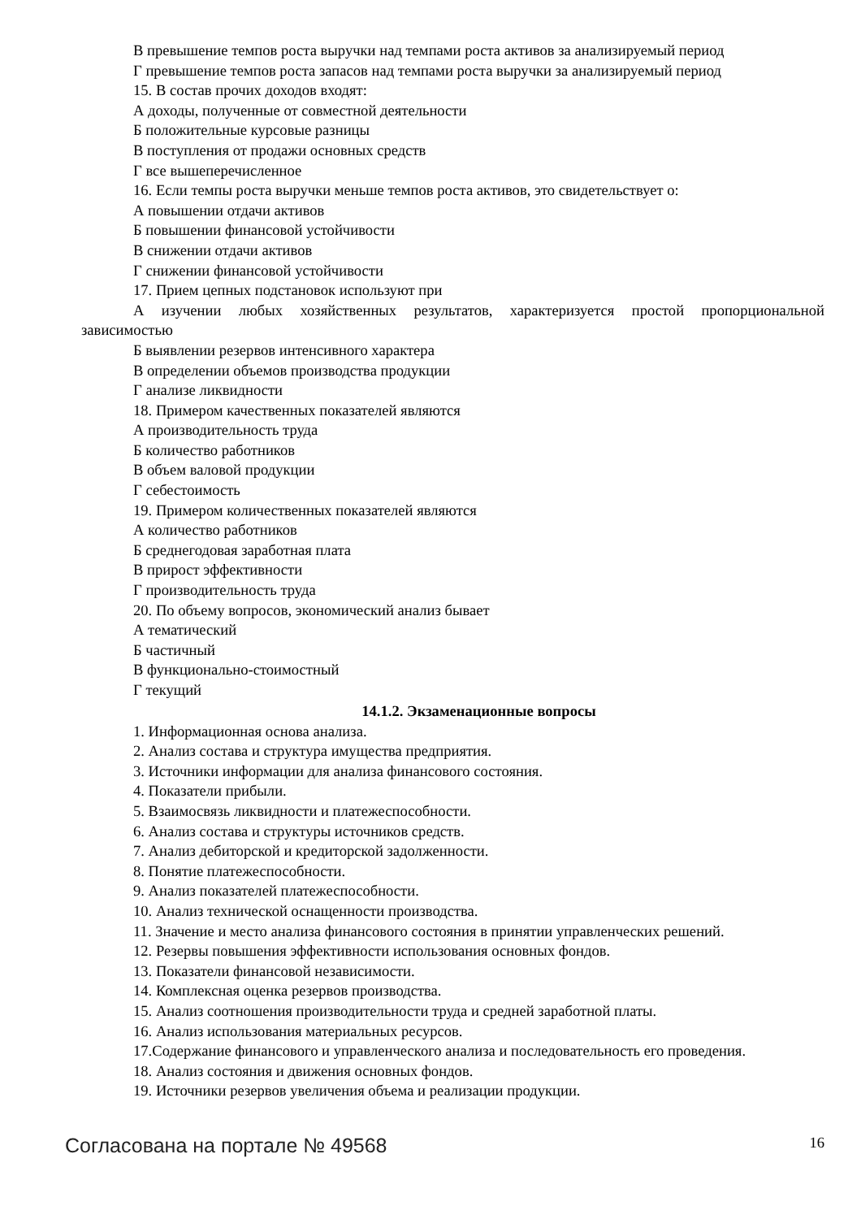В превышение темпов роста выручки над темпами роста активов за анализируемый период
Г превышение темпов роста запасов над темпами роста выручки за анализируемый период
15. В состав прочих доходов входят:
А доходы, полученные от совместной деятельности
Б положительные курсовые разницы
В поступления от продажи основных средств
Г все вышеперечисленное
16. Если темпы роста выручки меньше темпов роста активов, это свидетельствует о:
А повышении отдачи активов
Б повышении финансовой устойчивости
В снижении отдачи активов
Г снижении финансовой устойчивости
17. Прием цепных подстановок используют при
А изучении любых хозяйственных результатов, характеризуется простой пропорциональной зависимостью
Б выявлении резервов интенсивного характера
В определении объемов производства продукции
Г анализе ликвидности
18. Примером качественных показателей являются
А производительность труда
Б количество работников
В объем валовой продукции
Г себестоимость
19. Примером количественных показателей являются
А количество работников
Б среднегодовая заработная плата
В прирост эффективности
Г производительность труда
20. По объему вопросов, экономический анализ бывает
А тематический
Б частичный
В функционально-стоимостный
Г текущий
14.1.2. Экзаменационные вопросы
1. Информационная основа анализа.
2. Анализ состава и структура имущества предприятия.
3. Источники информации для анализа финансового состояния.
4. Показатели прибыли.
5. Взаимосвязь ликвидности и платежеспособности.
6. Анализ состава и структуры источников средств.
7. Анализ дебиторской и кредиторской задолженности.
8. Понятие платежеспособности.
9. Анализ показателей платежеспособности.
10. Анализ технической оснащенности производства.
11. Значение и место анализа финансового состояния в принятии управленческих решений.
12. Резервы повышения эффективности использования основных фондов.
13. Показатели финансовой независимости.
14. Комплексная оценка резервов производства.
15. Анализ соотношения производительности труда и средней заработной платы.
16. Анализ использования материальных ресурсов.
17.Содержание финансового и управленческого анализа и последовательность его проведения.
18. Анализ состояния и движения основных фондов.
19. Источники резервов увеличения объема и реализации продукции.
Согласована на портале № 49568 16